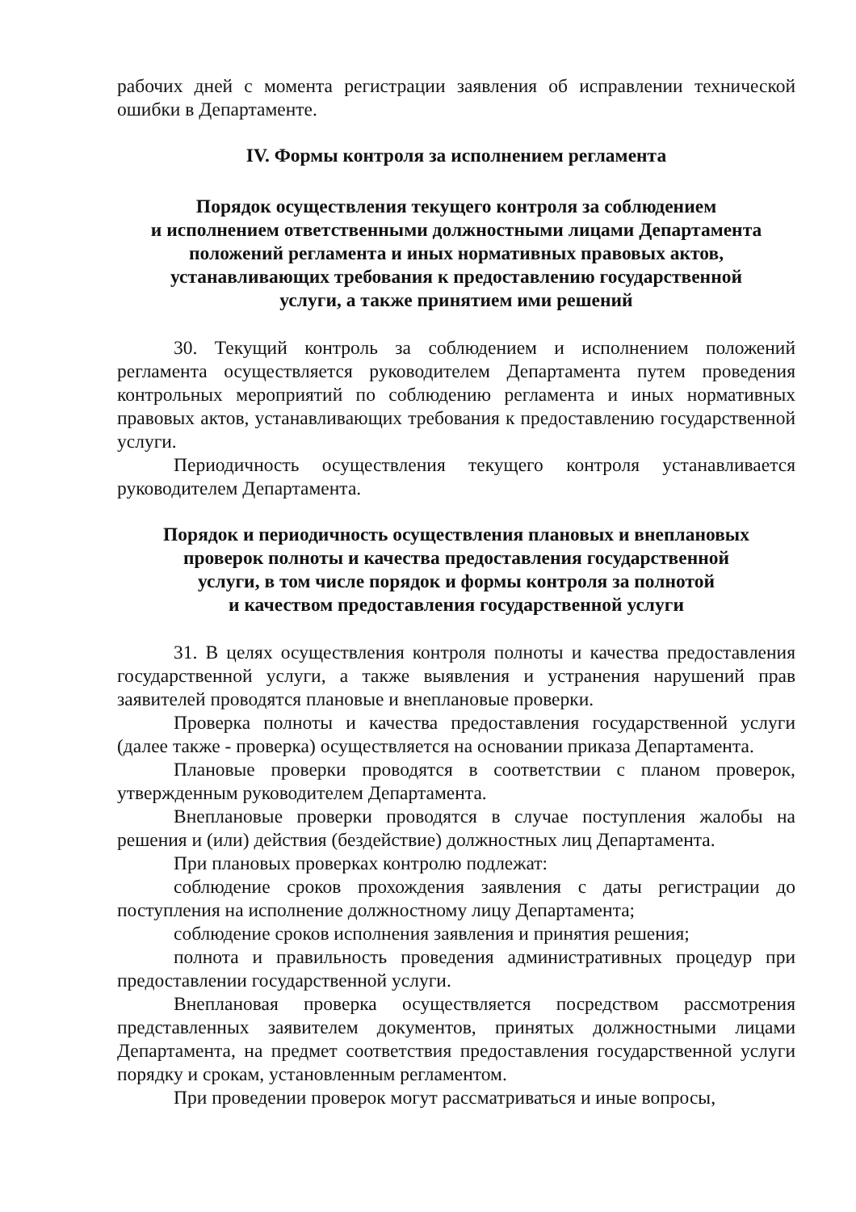рабочих дней с момента регистрации заявления об исправлении технической ошибки в Департаменте.
IV. Формы контроля за исполнением регламента
Порядок осуществления текущего контроля за соблюдением
и исполнением ответственными должностными лицами Департамента
положений регламента и иных нормативных правовых актов,
устанавливающих требования к предоставлению государственной
услуги, а также принятием ими решений
30. Текущий контроль за соблюдением и исполнением положений регламента осуществляется руководителем Департамента путем проведения контрольных мероприятий по соблюдению регламента и иных нормативных правовых актов, устанавливающих требования к предоставлению государственной услуги.
Периодичность осуществления текущего контроля устанавливается руководителем Департамента.
Порядок и периодичность осуществления плановых и внеплановых
проверок полноты и качества предоставления государственной
услуги, в том числе порядок и формы контроля за полнотой
и качеством предоставления государственной услуги
31. В целях осуществления контроля полноты и качества предоставления государственной услуги, а также выявления и устранения нарушений прав заявителей проводятся плановые и внеплановые проверки.
Проверка полноты и качества предоставления государственной услуги (далее также - проверка) осуществляется на основании приказа Департамента.
Плановые проверки проводятся в соответствии с планом проверок, утвержденным руководителем Департамента.
Внеплановые проверки проводятся в случае поступления жалобы на решения и (или) действия (бездействие) должностных лиц Департамента.
При плановых проверках контролю подлежат:
соблюдение сроков прохождения заявления с даты регистрации до поступления на исполнение должностному лицу Департамента;
соблюдение сроков исполнения заявления и принятия решения;
полнота и правильность проведения административных процедур при предоставлении государственной услуги.
Внеплановая проверка осуществляется посредством рассмотрения представленных заявителем документов, принятых должностными лицами Департамента, на предмет соответствия предоставления государственной услуги порядку и срокам, установленным регламентом.
При проведении проверок могут рассматриваться и иные вопросы,